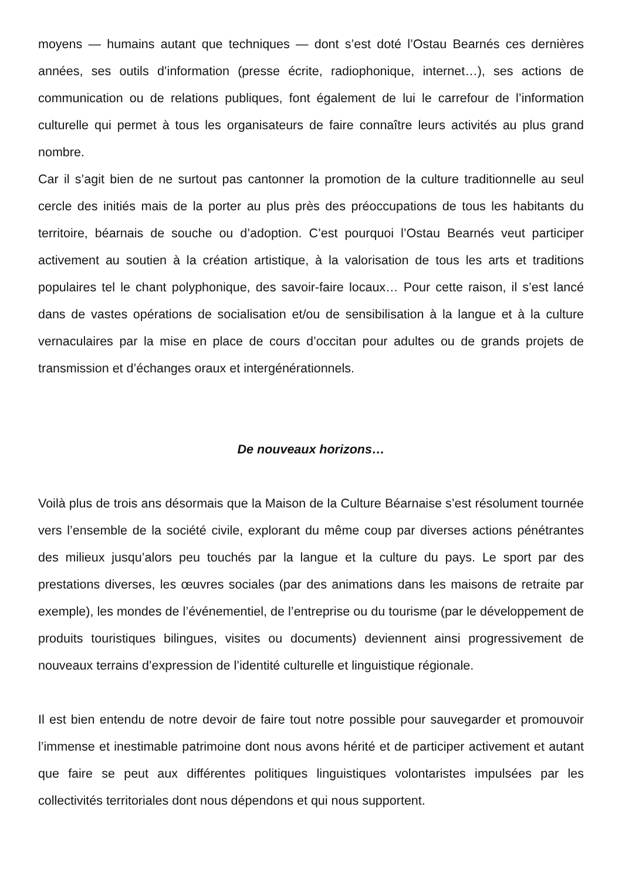moyens — humains autant que techniques — dont s’est doté l’Ostau Bearnés ces dernières années, ses outils d’information (presse écrite, radiophonique, internet…), ses actions de communication ou de relations publiques, font également de lui le carrefour de l’information culturelle qui permet à tous les organisateurs de faire connaître leurs activités au plus grand nombre.
Car il s’agit bien de ne surtout pas cantonner la promotion de la culture traditionnelle au seul cercle des initiés mais de la porter au plus près des préoccupations de tous les habitants du territoire, béarnais de souche ou d’adoption. C’est pourquoi l’Ostau Bearnés veut participer activement au soutien à la création artistique, à la valorisation de tous les arts et traditions populaires tel le chant polyphonique, des savoir-faire locaux… Pour cette raison, il s’est lancé dans de vastes opérations de socialisation et/ou de sensibilisation à la langue et à la culture vernaculaires par la mise en place de cours d’occitan pour adultes ou de grands projets de transmission et d’échanges oraux et intergénérationnels.
De nouveaux horizons…
Voilà plus de trois ans désormais que la Maison de la Culture Béarnaise s’est résolument tournée vers l’ensemble de la société civile, explorant du même coup par diverses actions pénétrantes des milieux jusqu’alors peu touchés par la langue et la culture du pays. Le sport par des prestations diverses, les œuvres sociales (par des animations dans les maisons de retraite par exemple), les mondes de l’événementiel, de l’entreprise ou du tourisme (par le développement de produits touristiques bilingues, visites ou documents) deviennent ainsi progressivement de nouveaux terrains d’expression de l’identité culturelle et linguistique régionale.
Il est bien entendu de notre devoir de faire tout notre possible pour sauvegarder et promouvoir l’immense et inestimable patrimoine dont nous avons hérité et de participer activement et autant que faire se peut aux différentes politiques linguistiques volontaristes impulsées par les collectivités territoriales dont nous dépendons et qui nous supportent.